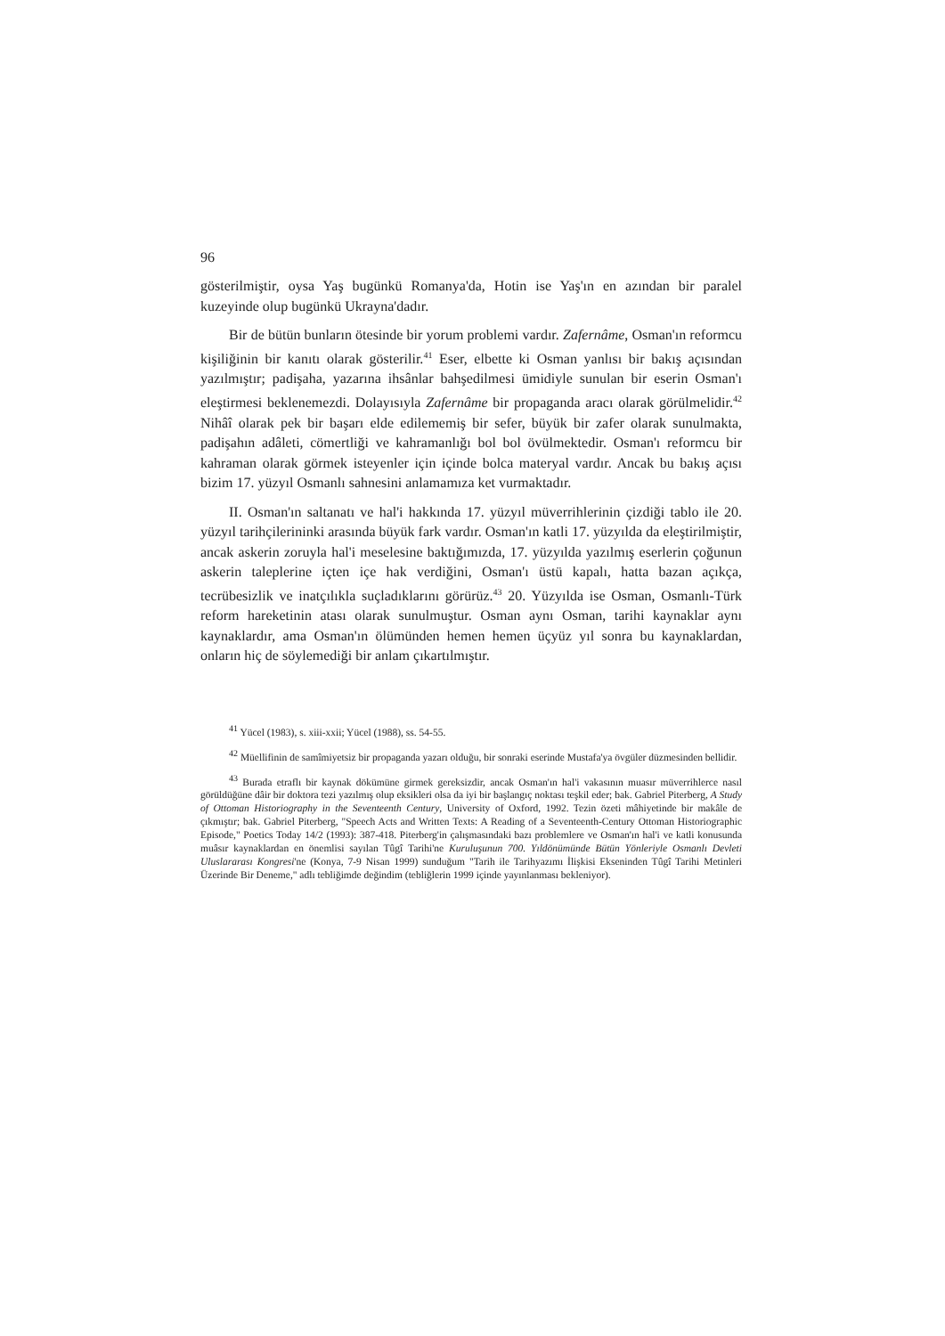96
gösterilmiştir, oysa Yaş bugünkü Romanya'da, Hotin ise Yaş'ın en azından bir paralel kuzeyinde olup bugünkü Ukrayna'dadır.
Bir de bütün bunların ötesinde bir yorum problemi vardır. Zafernâme, Osman'ın reformcu kişiliğinin bir kanıtı olarak gösterilir.<sup>41</sup> Eser, elbette ki Osman yanlısı bir bakış açısından yazılmıştır; padişaha, yazarına ihsânlar bahşedilmesi ümidiyle sunulan bir eserin Osman'ı eleştirmesi beklenemezdi. Dolayısıyla Zafernâme bir propaganda aracı olarak görülmelidir.<sup>42</sup> Nihâî olarak pek bir başarı elde edilememiş bir sefer, büyük bir zafer olarak sunulmakta, padişahın adâleti, cömertliği ve kahramanlığı bol bol övülmektedir. Osman'ı reformcu bir kahraman olarak görmek isteyenler için içinde bolca materyal vardır. Ancak bu bakış açısı bizim 17. yüzyıl Osmanlı sahnesini anlamamıza ket vurmaktadır.
II. Osman'ın saltanatı ve hal'i hakkında 17. yüzyıl müverrihlerinin çizdiği tablo ile 20. yüzyıl tarihçilerininki arasında büyük fark vardır. Osman'ın katli 17. yüzyılda da eleştirilmiştir, ancak askerin zoruyla hal'i meselesine baktığımızda, 17. yüzyılda yazılmış eserlerin çoğunun askerin taleplerine içten içe hak verdiğini, Osman'ı üstü kapalı, hatta bazan açıkça, tecrübesizlik ve inatçılıkla suçladıklarını görürüz.<sup>43</sup> 20. Yüzyılda ise Osman, Osmanlı-Türk reform hareketinin atası olarak sunulmuştur. Osman aynı Osman, tarihi kaynaklar aynı kaynaklardır, ama Osman'ın ölümünden hemen hemen üçyüz yıl sonra bu kaynaklardan, onların hiç de söylemediği bir anlam çıkartılmıştır.
<sup>41</sup> Yücel (1983), s. xiii-xxii; Yücel (1988), ss. 54-55.
<sup>42</sup> Müellifinin de samîmiyetsiz bir propaganda yazarı olduğu, bir sonraki eserinde Mustafa'ya övgüler düzmesinden bellidir.
<sup>43</sup> Burada etraflı bir kaynak dökümüne girmek gereksizdir, ancak Osman'ın hal'i vakasının muasır müverrihlerce nasıl görüldüğüne dâir bir doktora tezi yazılmış olup eksikleri olsa da iyi bir başlangıç noktası teşkil eder; bak. Gabriel Piterberg, A Study of Ottoman Historiography in the Seventeenth Century, University of Oxford, 1992. Tezin özeti mâhiyetinde bir makâle de çıkmıştır; bak. Gabriel Piterberg, "Speech Acts and Written Texts: A Reading of a Seventeenth-Century Ottoman Historiographic Episode," Poetics Today 14/2 (1993): 387-418. Piterberg'in çalışmasındaki bazı problemlere ve Osman'ın hal'i ve katli konusunda muâsır kaynaklardan en önemlisi sayılan Tûgî Tarihi'ne Kuruluşunun 700. Yıldönümünde Bütün Yönleriyle Osmanlı Devleti Uluslararası Kongresi'ne (Konya, 7-9 Nisan 1999) sunduğum "Tarih ile Tarihyazımı İlişkisi Ekseninden Tûgî Tarihi Metinleri Üzerinde Bir Deneme," adlı tebliğimde değindim (tebliğlerin 1999 içinde yayınlanması bekleniyor).